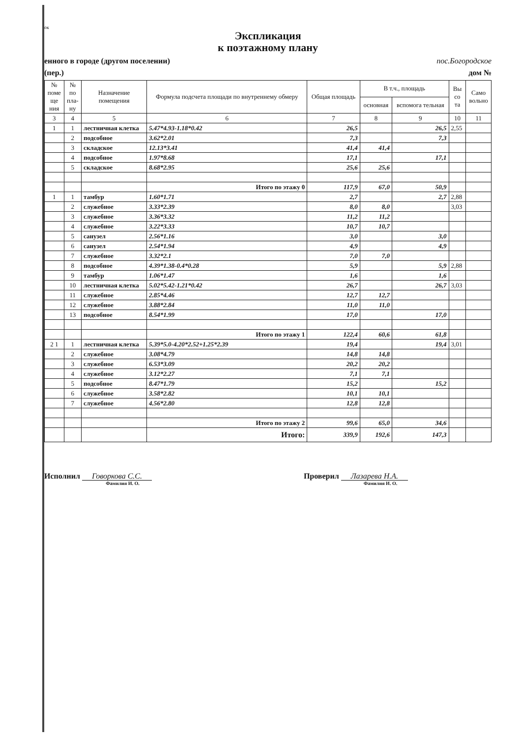ок
Экспликация
к поэтажному плану
енного в городе (другом поселении) пос.Богородское
(пер.) дом №
| № поме ще ния | № по пла- ну | Назначение помещения | Формула подсчета площади по внутреннему обмеру | Общая площадь | В т.ч., площадь | | Вы со та | Само вольно |
| --- | --- | --- | --- | --- | --- | --- | --- | --- |
| | | | | | основная | вспомога тельная | | |
| 3 | 4 | 5 | 6 | 7 | 8 | 9 | 10 | 11 |
| 1 | 1 | лестничная клетка | 5.47*4.93-1.18*0.42 | 26,5 | | 26,5 | 2,55 | |
| | 2 | подсобное | 3.62*2.01 | 7,3 | | 7,3 | | |
| | 3 | складское | 12.13*3.41 | 41,4 | 41,4 | | | |
| | 4 | подсобное | 1.97*8.68 | 17,1 | | 17,1 | | |
| | 5 | складское | 8.68*2.95 | 25,6 | 25,6 | | | |
| | | | Итого по этажу 0 | 117,9 | 67,0 | 50,9 | | |
| 1 | 1 | тамбур | 1.60*1.71 | 2,7 | | 2,7 | 2,88 | |
| | 2 | служебное | 3.33*2.39 | 8,0 | 8,0 | | 3,03 | |
| | 3 | служебное | 3.36*3.32 | 11,2 | 11,2 | | | |
| | 4 | служебное | 3.22*3.33 | 10,7 | 10,7 | | | |
| | 5 | санузел | 2.56*1.16 | 3,0 | | 3,0 | | |
| | 6 | санузел | 2.54*1.94 | 4,9 | | 4,9 | | |
| | 7 | служебное | 3.32*2.1 | 7,0 | 7,0 | | | |
| | 8 | подсобное | 4.39*1.38-0.4*0.28 | 5,9 | | 5,9 | 2,88 | |
| | 9 | тамбур | 1.06*1.47 | 1,6 | | 1,6 | | |
| | 10 | лестничная клетка | 5.02*5.42-1.21*0.42 | 26,7 | | 26,7 | 3,03 | |
| | 11 | служебное | 2.85*4.46 | 12,7 | 12,7 | | | |
| | 12 | служебное | 3.88*2.84 | 11,0 | 11,0 | | | |
| | 13 | подсобное | 8.54*1.99 | 17,0 | | 17,0 | | |
| | | | Итого по этажу 1 | 122,4 | 60,6 | 61,8 | | |
| 2 1 | 1 | лестничная клетка | 5.39*5.0-4.20*2.52+1.25*2.39 | 19,4 | | 19,4 | 3,01 | |
| | 2 | служебное | 3.08*4.79 | 14,8 | 14,8 | | | |
| | 3 | служебное | 6.53*3.09 | 20,2 | 20,2 | | | |
| | 4 | служебное | 3.12*2.27 | 7,1 | 7,1 | | | |
| | 5 | подсобное | 8.47*1.79 | 15,2 | | 15,2 | | |
| | 6 | служебное | 3.58*2.82 | 10,1 | 10,1 | | | |
| | 7 | служебное | 4.56*2.80 | 12,8 | 12,8 | | | |
| | | | Итого по этажу 2 | 99,6 | 65,0 | 34,6 | | |
| | | | Итого: | 339,9 | 192,6 | 147,3 | | |
Исполнил Говоркова С.С.
Фамилия И. О.
Проверил Лазарева Н.А.
Фамилия И. О.